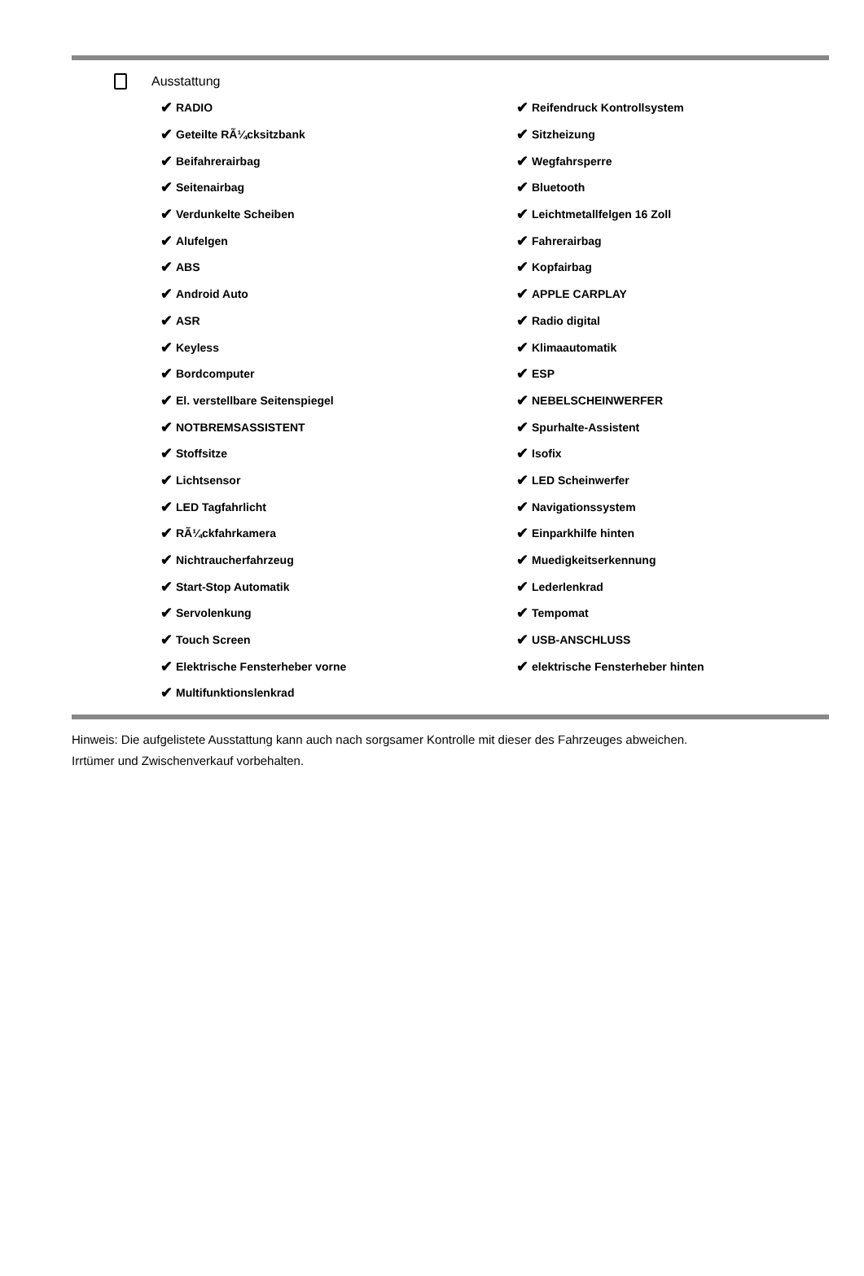Ausstattung
✔ RADIO
✔ Reifendruck Kontrollsystem
✔ Geteilte RÃ¼cksitzbank
✔ Sitzheizung
✔ Beifahrerairbag
✔ Wegfahrsperre
✔ Seitenairbag
✔ Bluetooth
✔ Verdunkelte Scheiben
✔ Leichtmetallfelgen 16 Zoll
✔ Alufelgen
✔ Fahrerairbag
✔ ABS
✔ Kopfairbag
✔ Android Auto
✔ APPLE CARPLAY
✔ ASR
✔ Radio digital
✔ Keyless
✔ Klimaautomatik
✔ Bordcomputer
✔ ESP
✔ El. verstellbare Seitenspiegel
✔ NEBELSCHEINWERFER
✔ NOTBREMSASSISTENT
✔ Spurhalte-Assistent
✔ Stoffsitze
✔ Isofix
✔ Lichtsensor
✔ LED Scheinwerfer
✔ LED Tagfahrlicht
✔ Navigationssystem
✔ RÃ¼ckfahrkamera
✔ Einparkhilfe hinten
✔ Nichtraucherfahrzeug
✔ Muedigkeitserkennung
✔ Start-Stop Automatik
✔ Lederlenkrad
✔ Servolenkung
✔ Tempomat
✔ Touch Screen
✔ USB-ANSCHLUSS
✔ Elektrische Fensterheber vorne
✔ elektrische Fensterheber hinten
✔ Multifunktionslenkrad
Hinweis: Die aufgelistete Ausstattung kann auch nach sorgsamer Kontrolle mit dieser des Fahrzeuges abweichen. Irrtümer und Zwischenverkauf vorbehalten.